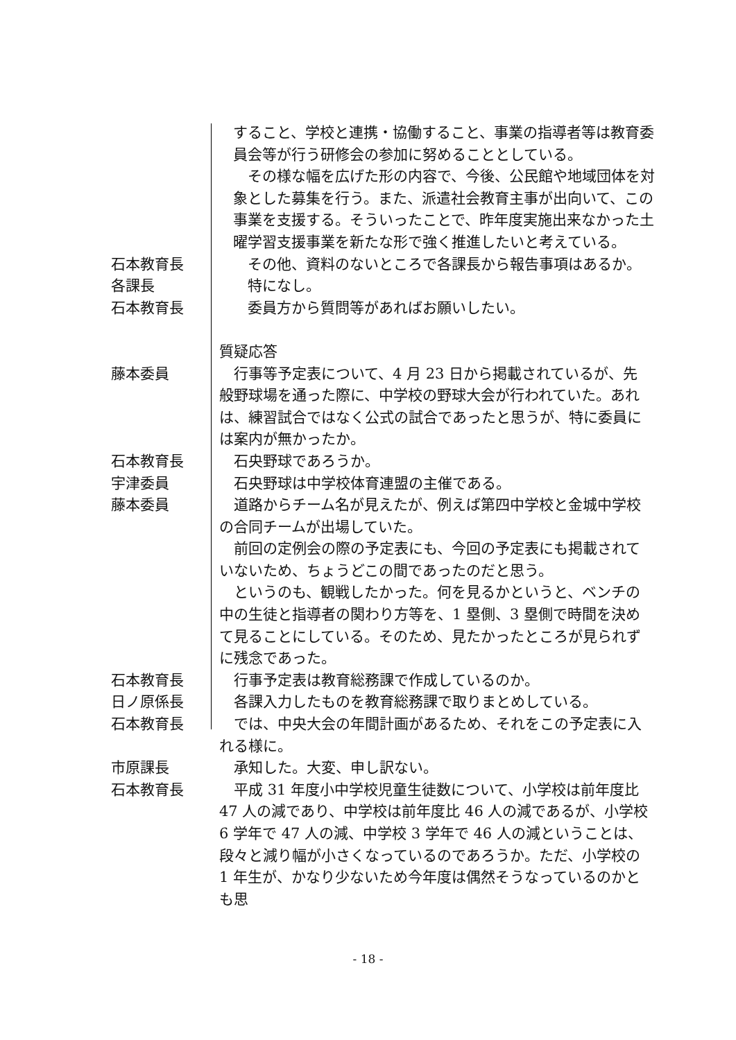すること、学校と連携・協働すること、事業の指導者等は教育委員会等が行う研修会の参加に努めることとしている。
　その様な幅を広げた形の内容で、今後、公民館や地域団体を対象とした募集を行う。また、派遣社会教育主事が出向いて、この事業を支援する。そういったことで、昨年度実施出来なかった土曜学習支援事業を新たな形で強く推進したいと考えている。
石本教育長 　その他、資料のないところで各課長から報告事項はあるか。
各課長 　特になし。
石本教育長 　委員方から質問等があればお願いしたい。
質疑応答
藤本委員 　行事等予定表について、4 月 23 日から掲載されているが、先般野球場を通った際に、中学校の野球大会が行われていた。あれは、練習試合ではなく公式の試合であったと思うが、特に委員には案内が無かったか。
石本教育長 　石央野球であろうか。
宇津委員 　石央野球は中学校体育連盟の主催である。
藤本委員 　道路からチーム名が見えたが、例えば第四中学校と金城中学校の合同チームが出場していた。
　前回の定例会の際の予定表にも、今回の予定表にも掲載されていないため、ちょうどこの間であったのだと思う。
　というのも、観戦したかった。何を見るかというと、ベンチの中の生徒と指導者の関わり方等を、1 塁側、3 塁側で時間を決めて見ることにしている。そのため、見たかったところが見られずに残念であった。
石本教育長 　行事予定表は教育総務課で作成しているのか。
日ノ原係長 　各課入力したものを教育総務課で取りまとめしている。
石本教育長 　では、中央大会の年間計画があるため、それをこの予定表に入れる様に。
市原課長 　承知した。大変、申し訳ない。
石本教育長 　平成 31 年度小中学校児童生徒数について、小学校は前年度比 47 人の減であり、中学校は前年度比 46 人の減であるが、小学校 6 学年で 47 人の減、中学校 3 学年で 46 人の減ということは、段々と減り幅が小さくなっているのであろうか。ただ、小学校の 1 年生が、かなり少ないため今年度は偶然そうなっているのかとも思
- 18 -